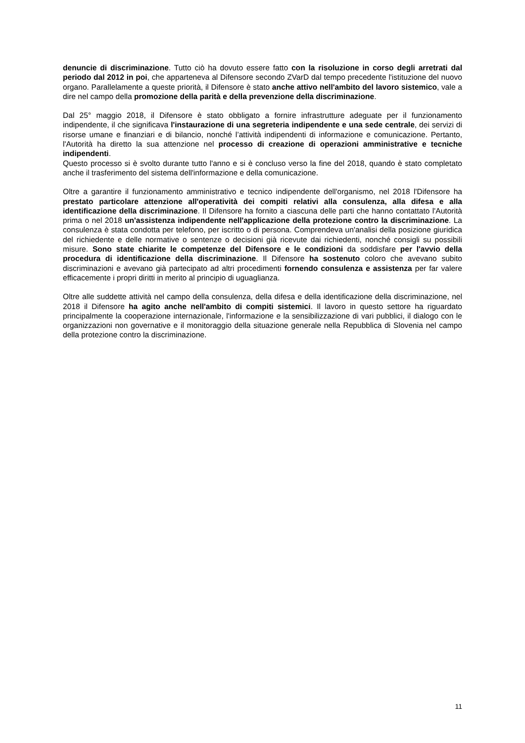denuncie di discriminazione. Tutto ciò ha dovuto essere fatto con la risoluzione in corso degli arretrati dal periodo dal 2012 in poi, che apparteneva al Difensore secondo ZVarD dal tempo precedente l'istituzione del nuovo organo. Parallelamente a queste priorità, il Difensore è stato anche attivo nell'ambito del lavoro sistemico, vale a dire nel campo della promozione della parità e della prevenzione della discriminazione.
Dal 25° maggio 2018, il Difensore è stato obbligato a fornire infrastrutture adeguate per il funzionamento indipendente, il che significava l'instaurazione di una segreteria indipendente e una sede centrale, dei servizi di risorse umane e finanziari e di bilancio, nonché l’attività indipendenti di informazione e comunicazione. Pertanto, l'Autorità ha diretto la sua attenzione nel processo di creazione di operazioni amministrative e tecniche indipendenti.
Questo processo si è svolto durante tutto l'anno e si è concluso verso la fine del 2018, quando è stato completato anche il trasferimento del sistema dell'informazione e della comunicazione.
Oltre a garantire il funzionamento amministrativo e tecnico indipendente dell'organismo, nel 2018 l'Difensore ha prestato particolare attenzione all'operatività dei compiti relativi alla consulenza, alla difesa e alla identificazione della discriminazione. Il Difensore ha fornito a ciascuna delle parti che hanno contattato l'Autorità prima o nel 2018 un'assistenza indipendente nell'applicazione della protezione contro la discriminazione. La consulenza è stata condotta per telefono, per iscritto o di persona. Comprendeva un'analisi della posizione giuridica del richiedente e delle normative o sentenze o decisioni già ricevute dai richiedenti, nonché consigli su possibili misure. Sono state chiarite le competenze del Difensore e le condizioni da soddisfare per l'avvio della procedura di identificazione della discriminazione. Il Difensore ha sostenuto coloro che avevano subito discriminazioni e avevano già partecipato ad altri procedimenti fornendo consulenza e assistenza per far valere efficacemente i propri diritti in merito al principio di uguaglianza.
Oltre alle suddette attività nel campo della consulenza, della difesa e della identificazione della discriminazione, nel 2018 il Difensore ha agito anche nell'ambito di compiti sistemici. Il lavoro in questo settore ha riguardato principalmente la cooperazione internazionale, l'informazione e la sensibilizzazione di vari pubblici, il dialogo con le organizzazioni non governative e il monitoraggio della situazione generale nella Repubblica di Slovenia nel campo della protezione contro la discriminazione.
11